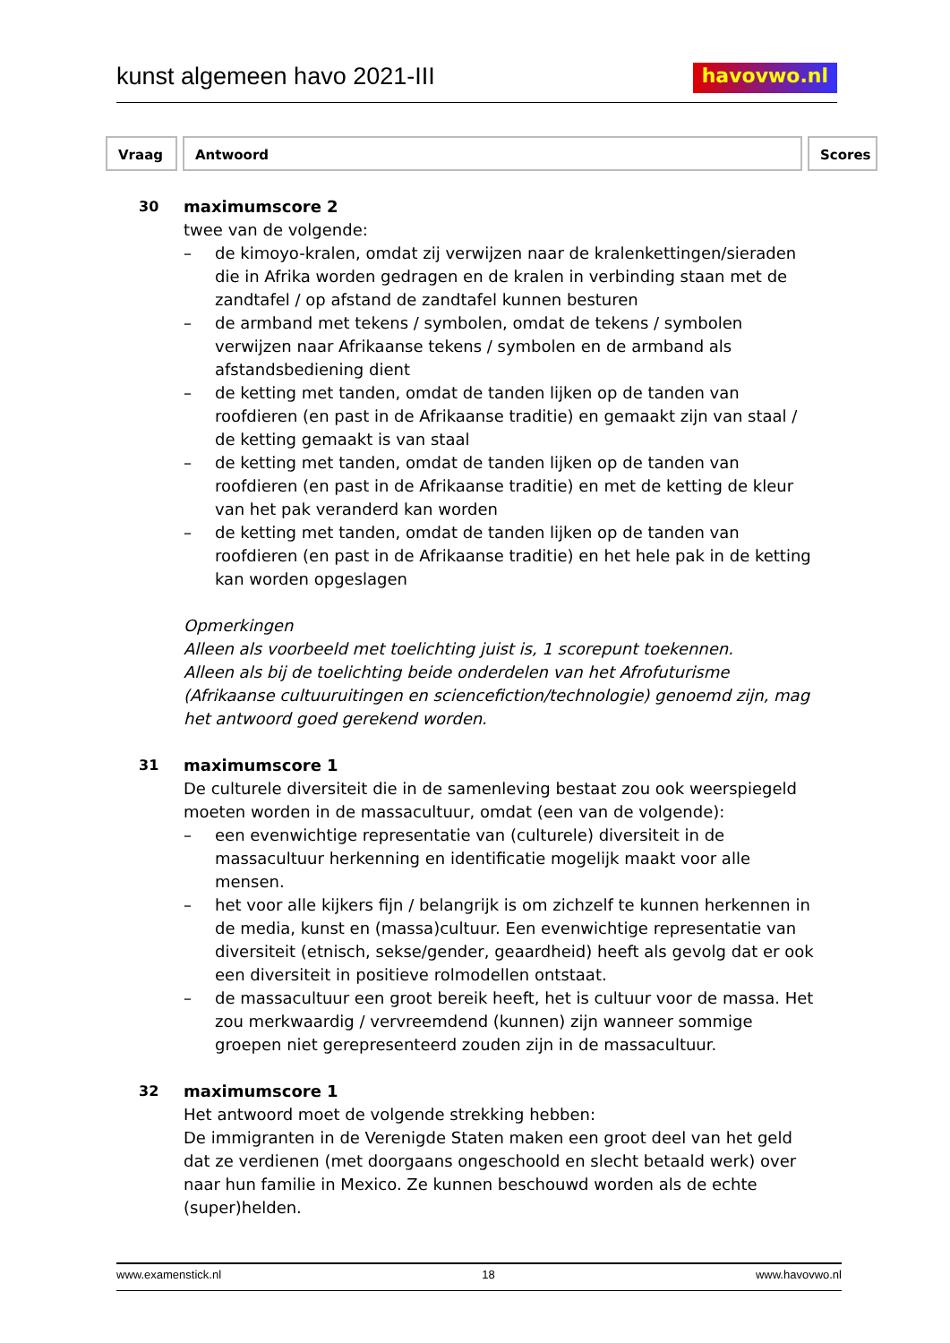kunst algemeen havo 2021-III
havovwo.nl
Vraag Antwoord Scores
30 maximumscore 2
twee van de volgende:
– de kimoyo-kralen, omdat zij verwijzen naar de kralenkettingen/sieraden die in Afrika worden gedragen en de kralen in verbinding staan met de zandtafel / op afstand de zandtafel kunnen besturen
– de armband met tekens / symbolen, omdat de tekens / symbolen verwijzen naar Afrikaanse tekens / symbolen en de armband als afstandsbediening dient
– de ketting met tanden, omdat de tanden lijken op de tanden van roofdieren (en past in de Afrikaanse traditie) en gemaakt zijn van staal / de ketting gemaakt is van staal
– de ketting met tanden, omdat de tanden lijken op de tanden van roofdieren (en past in de Afrikaanse traditie) en met de ketting de kleur van het pak veranderd kan worden
– de ketting met tanden, omdat de tanden lijken op de tanden van roofdieren (en past in de Afrikaanse traditie) en het hele pak in de ketting kan worden opgeslagen
Opmerkingen
Alleen als voorbeeld met toelichting juist is, 1 scorepunt toekennen.
Alleen als bij de toelichting beide onderdelen van het Afrofuturisme (Afrikaanse cultuuruitingen en sciencefiction/technologie) genoemd zijn, mag het antwoord goed gerekend worden.
31 maximumscore 1
De culturele diversiteit die in de samenleving bestaat zou ook weerspiegeld moeten worden in de massacultuur, omdat (een van de volgende):
– een evenwichtige representatie van (culturele) diversiteit in de massacultuur herkenning en identificatie mogelijk maakt voor alle mensen.
– het voor alle kijkers fijn / belangrijk is om zichzelf te kunnen herkennen in de media, kunst en (massa)cultuur. Een evenwichtige representatie van diversiteit (etnisch, sekse/gender, geaardheid) heeft als gevolg dat er ook een diversiteit in positieve rolmodellen ontstaat.
– de massacultuur een groot bereik heeft, het is cultuur voor de massa. Het zou merkwaardig / vervreemdend (kunnen) zijn wanneer sommige groepen niet gerepresenteerd zouden zijn in de massacultuur.
32 maximumscore 1
Het antwoord moet de volgende strekking hebben:
De immigranten in de Verenigde Staten maken een groot deel van het geld dat ze verdienen (met doorgaans ongeschoold en slecht betaald werk) over naar hun familie in Mexico. Ze kunnen beschouwd worden als de echte (super)helden.
www.examenstick.nl 18 www.havovwo.nl